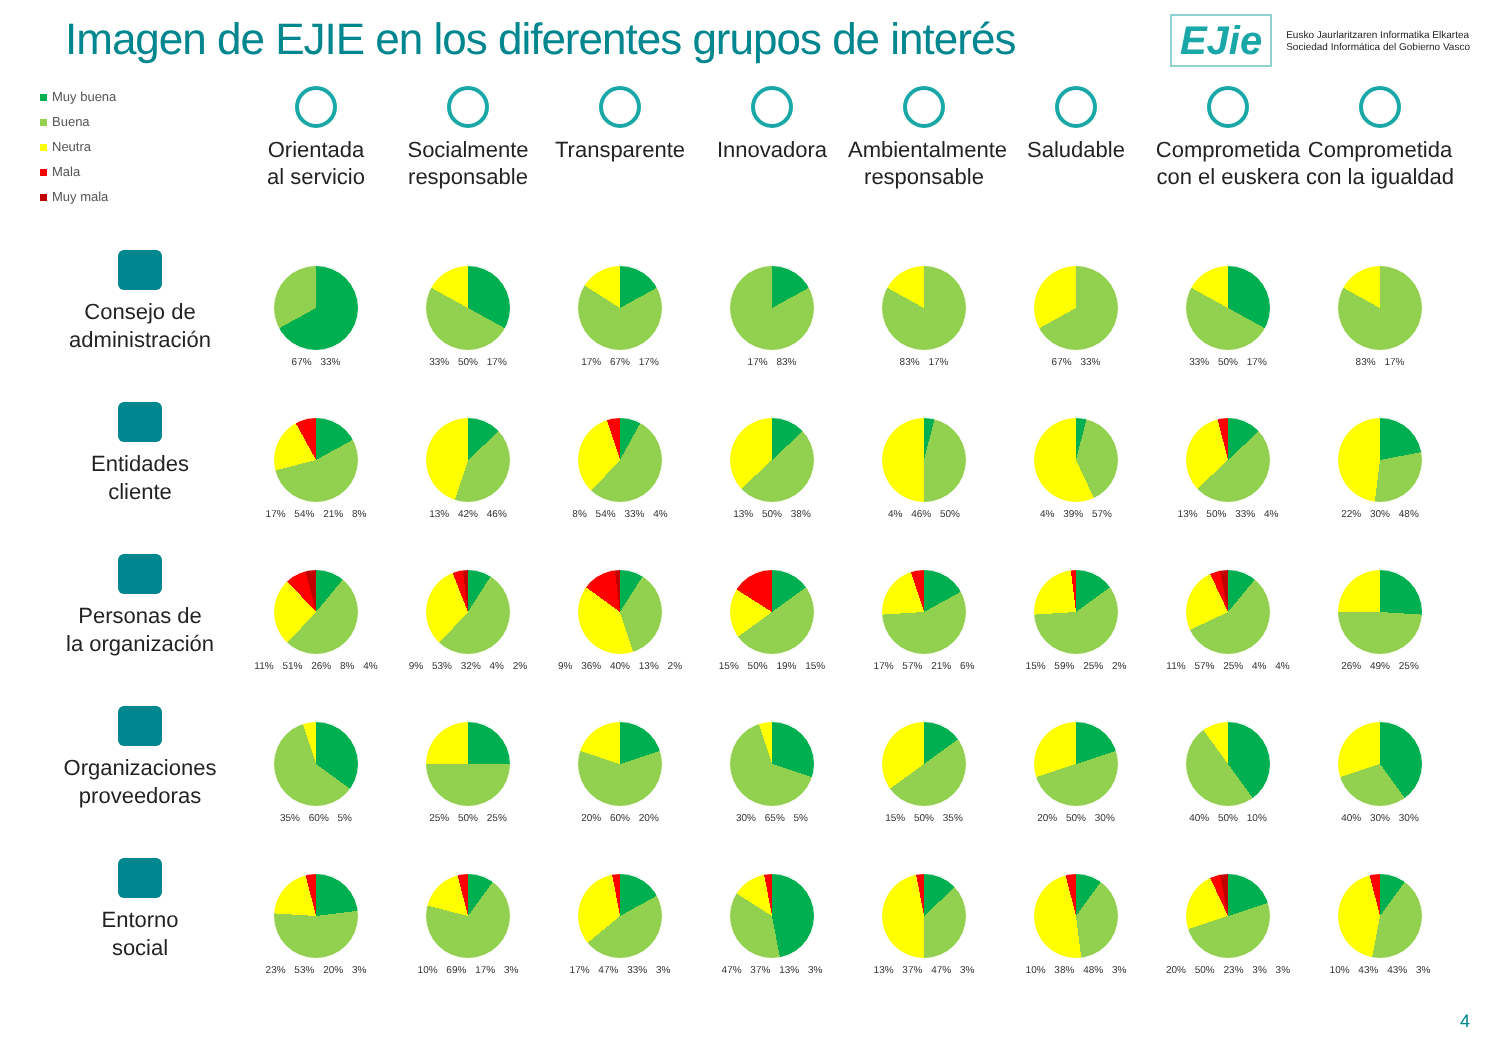Imagen de EJIE en los diferentes grupos de interés
EJie
Eusko Jaurlaritzaren Informatika Elkartea
Sociedad Informática del Gobierno Vasco
Muy buena
Buena
Neutra
Mala
Muy mala
Orientada
al servicio
Socialmente
responsable
Transparente
Innovadora
Ambientalmente
responsable
Saludable
Comprometida
con el euskera
Comprometida
con la igualdad
Consejo de
administración
67% 33%
33% 50% 17%
17% 67% 17%
17% 83%
83% 17%
67% 33%
33% 50% 17%
83% 17%
Entidades
cliente
17% 54% 21% 8%
13% 42% 46%
8% 54% 33% 4%
13% 50% 38%
4% 46% 50%
4% 39% 57%
13% 50% 33% 4%
22% 30% 48%
Personas de
la organización
11% 51% 26% 8% 4%
9% 53% 32% 4% 2%
9% 36% 40% 13% 2%
15% 50% 19% 15%
17% 57% 21% 6%
15% 59% 25% 2%
11% 57% 25% 4% 4%
26% 49% 25%
Organizaciones
proveedoras
35% 60% 5%
25% 50% 25%
20% 60% 20%
30% 65% 5%
15% 50% 35%
20% 50% 30%
40% 50% 10%
40% 30% 30%
Entorno
social
23% 53% 20% 3%
10% 69% 17% 3%
17% 47% 33% 3%
47% 37% 13% 3%
13% 37% 47% 3%
10% 38% 48% 3%
20% 50% 23% 3% 3%
10% 43% 43% 3%
4